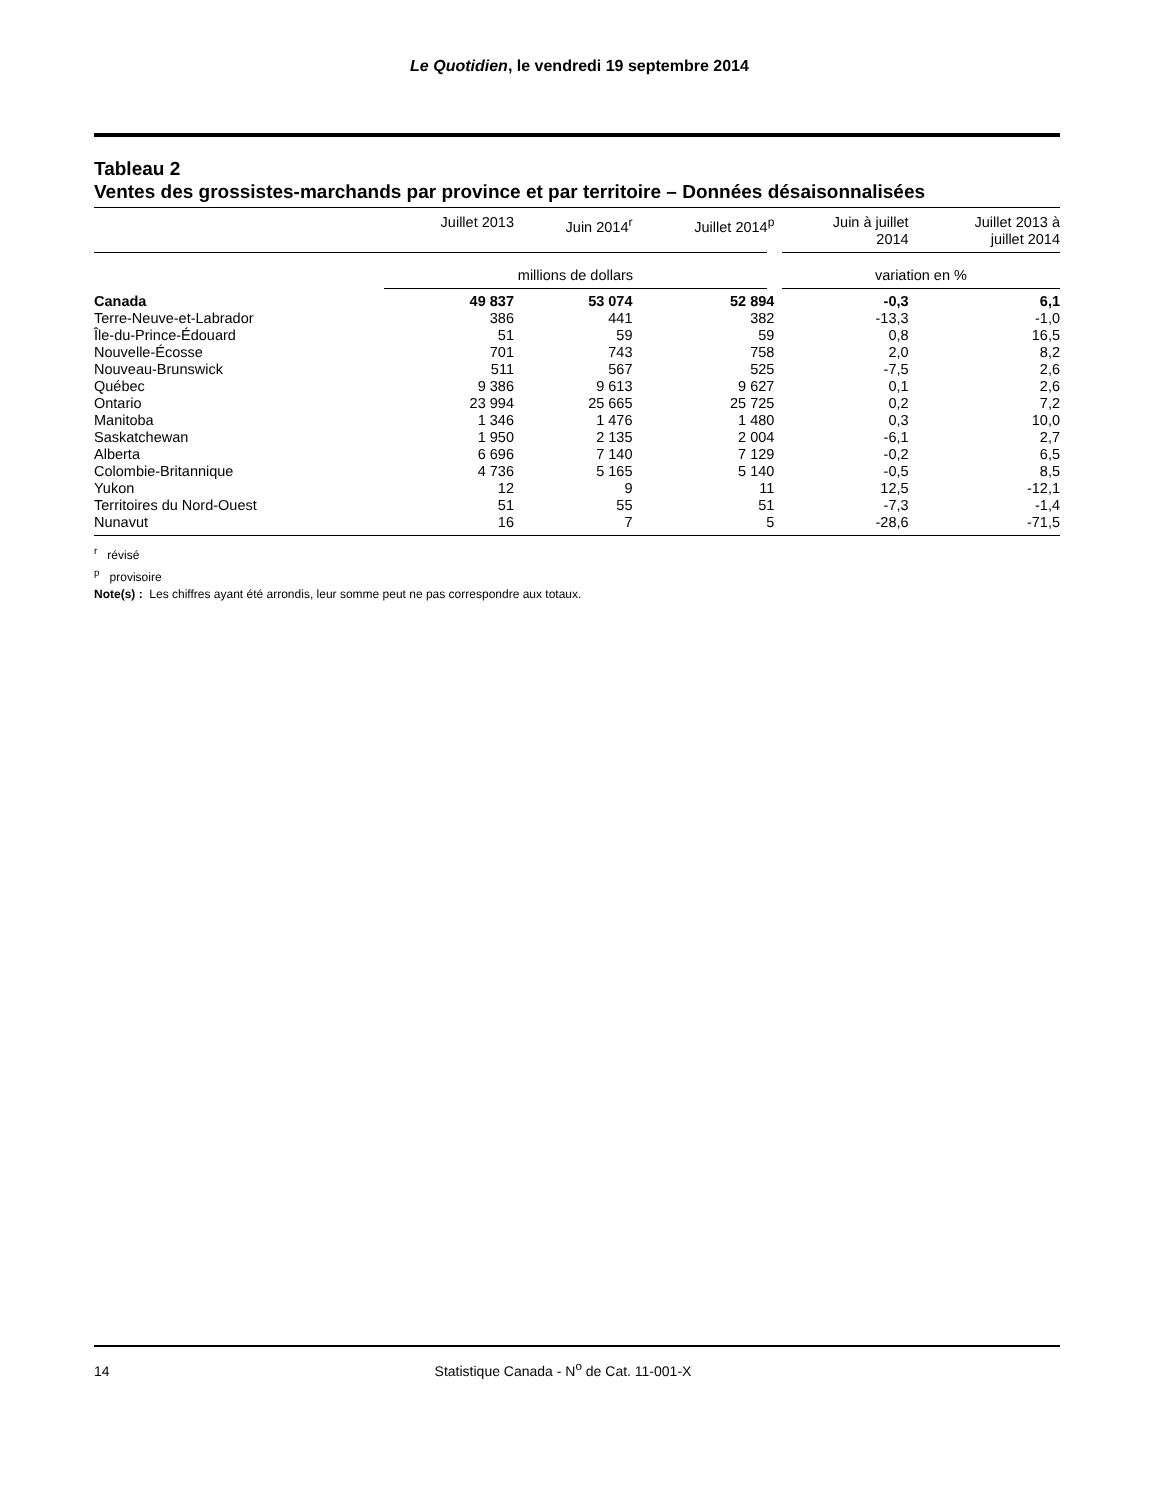Le Quotidien, le vendredi 19 septembre 2014
Tableau 2
Ventes des grossistes-marchands par province et par territoire – Données désaisonnalisées
| | Juillet 2013 | Juin 2014<sup>r</sup> | Juillet 2014<sup>p</sup> | Juin à juillet 2014 | Juillet 2013 à juillet 2014 |
| --- | --- | --- | --- | --- | --- |
| | millions de dollars | | | variation en % | |
| Canada | 49 837 | 53 074 | 52 894 | -0,3 | 6,1 |
| Terre-Neuve-et-Labrador | 386 | 441 | 382 | -13,3 | -1,0 |
| Île-du-Prince-Édouard | 51 | 59 | 59 | 0,8 | 16,5 |
| Nouvelle-Écosse | 701 | 743 | 758 | 2,0 | 8,2 |
| Nouveau-Brunswick | 511 | 567 | 525 | -7,5 | 2,6 |
| Québec | 9 386 | 9 613 | 9 627 | 0,1 | 2,6 |
| Ontario | 23 994 | 25 665 | 25 725 | 0,2 | 7,2 |
| Manitoba | 1 346 | 1 476 | 1 480 | 0,3 | 10,0 |
| Saskatchewan | 1 950 | 2 135 | 2 004 | -6,1 | 2,7 |
| Alberta | 6 696 | 7 140 | 7 129 | -0,2 | 6,5 |
| Colombie-Britannique | 4 736 | 5 165 | 5 140 | -0,5 | 8,5 |
| Yukon | 12 | 9 | 11 | 12,5 | -12,1 |
| Territoires du Nord-Ouest | 51 | 55 | 51 | -7,3 | -1,4 |
| Nunavut | 16 | 7 | 5 | -28,6 | -71,5 |
<sup>r</sup> révisé
<sup>p</sup> provisoire
Note(s) : Les chiffres ayant été arrondis, leur somme peut ne pas correspondre aux totaux.
14 Statistique Canada - N<sup>o</sup> de Cat. 11-001-X